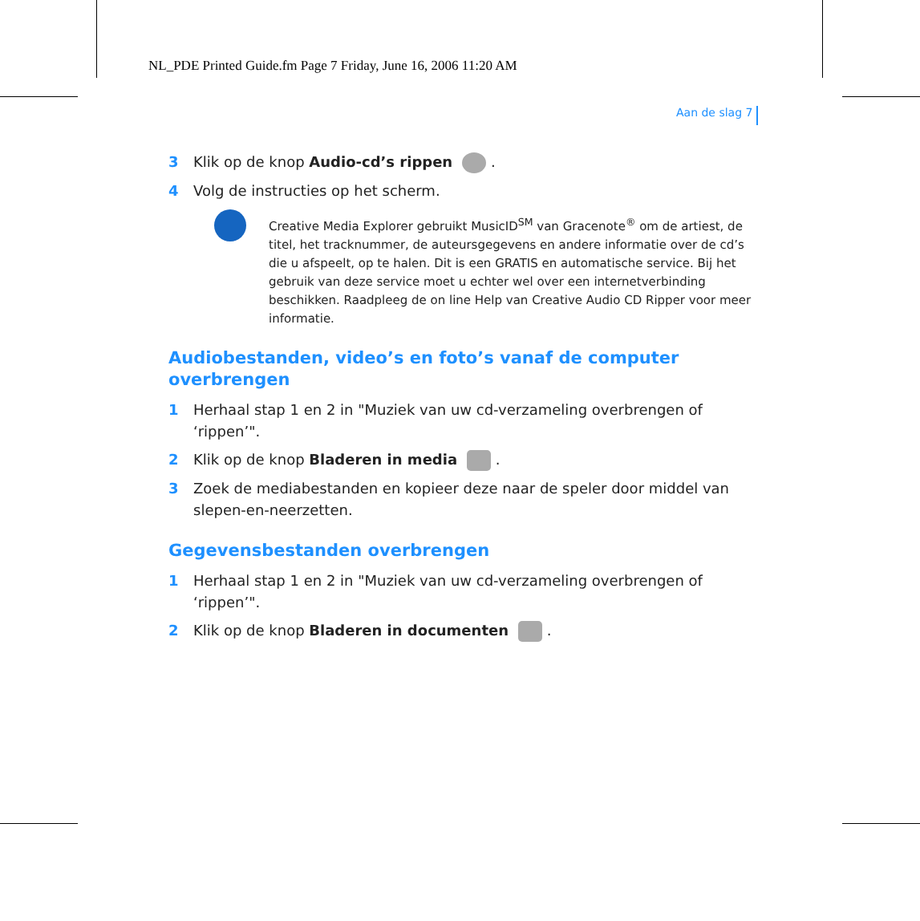NL_PDE Printed Guide.fm Page 7 Friday, June 16, 2006 11:20 AM
Aan de slag 7
3 Klik op de knop Audio-cd’s rippen .
4 Volg de instructies op het scherm.
Creative Media Explorer gebruikt MusicID<sup>SM</sup> van Gracenote<sup>®</sup> om de artiest, de titel, het tracknummer, de auteursgegevens en andere informatie over de cd’s die u afspeelt, op te halen. Dit is een GRATIS en automatische service. Bij het gebruik van deze service moet u echter wel over een internetverbinding beschikken. Raadpleeg de on line Help van Creative Audio CD Ripper voor meer informatie.
Audiobestanden, video’s en foto’s vanaf de computer overbrengen
1 Herhaal stap 1 en 2 in "Muziek van uw cd-verzameling overbrengen of ‘rippen’".
2 Klik op de knop Bladeren in media .
3 Zoek de mediabestanden en kopieer deze naar de speler door middel van slepen-en-neerzetten.
Gegevensbestanden overbrengen
1 Herhaal stap 1 en 2 in "Muziek van uw cd-verzameling overbrengen of ‘rippen’".
2 Klik op de knop Bladeren in documenten .